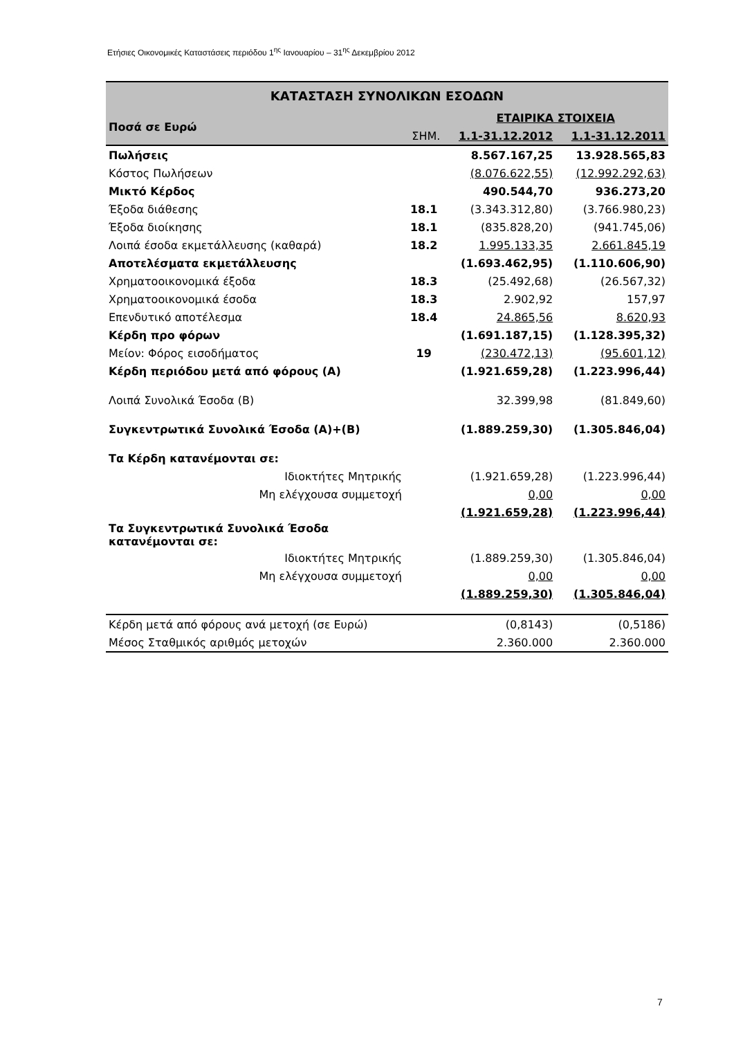Ετήσιες Οικονομικές Καταστάσεις περιόδου 1<sup>ης</sup> Ιανουαρίου – 31<sup>ης</sup> Δεκεμβρίου 2012
| ΚΑΤΑΣΤΑΣΗ ΣΥΝΟΛΙΚΩΝ ΕΣΟΔΩΝ | | | |
| Ποσά σε Ευρώ | | ΕΤΑΙΡΙΚΑ ΣΤΟΙΧΕΙΑ | |
| | ΣΗΜ. | 1.1-31.12.2012 | 1.1-31.12.2011 |
| Πωλήσεις | | 8.567.167,25 | 13.928.565,83 |
| Κόστος Πωλήσεων | | (8.076.622,55) | (12.992.292,63) |
| Μικτό Κέρδος | | 490.544,70 | 936.273,20 |
| Έξοδα διάθεσης | 18.1 | (3.343.312,80) | (3.766.980,23) |
| Έξοδα διοίκησης | 18.1 | (835.828,20) | (941.745,06) |
| Λοιπά έσοδα εκμετάλλευσης (καθαρά) | 18.2 | 1.995.133,35 | 2.661.845,19 |
| Αποτελέσματα εκμετάλλευσης | | (1.693.462,95) | (1.110.606,90) |
| Χρηματοοικονομικά έξοδα | 18.3 | (25.492,68) | (26.567,32) |
| Χρηματοοικονομικά έσοδα | 18.3 | 2.902,92 | 157,97 |
| Επενδυτικό αποτέλεσμα | 18.4 | 24.865,56 | 8.620,93 |
| Κέρδη προ φόρων | | (1.691.187,15) | (1.128.395,32) |
| Μείον: Φόρος εισοδήματος | 19 | (230.472,13) | (95.601,12) |
| Κέρδη περιόδου μετά από φόρους (Α) | | (1.921.659,28) | (1.223.996,44) |
| Λοιπά Συνολικά Έσοδα (Β) | | 32.399,98 | (81.849,60) |
| Συγκεντρωτικά Συνολικά Έσοδα (Α)+(Β) | | (1.889.259,30) | (1.305.846,04) |
| Τα Κέρδη κατανέμονται σε: | | | |
| Ιδιοκτήτες Μητρικής | | (1.921.659,28) | (1.223.996,44) |
| Μη ελέγχουσα συμμετοχή | | 0,00 | 0,00 |
| | | (1.921.659,28) | (1.223.996,44) |
| Τα Συγκεντρωτικά Συνολικά Έσοδα κατανέμονται σε: | | | |
| Ιδιοκτήτες Μητρικής | | (1.889.259,30) | (1.305.846,04) |
| Μη ελέγχουσα συμμετοχή | | 0,00 | 0,00 |
| | | (1.889.259,30) | (1.305.846,04) |
| Κέρδη μετά από φόρους ανά μετοχή (σε Ευρώ) | | (0,8143) | (0,5186) |
| Μέσος Σταθμικός αριθμός μετοχών | | 2.360.000 | 2.360.000 |
7